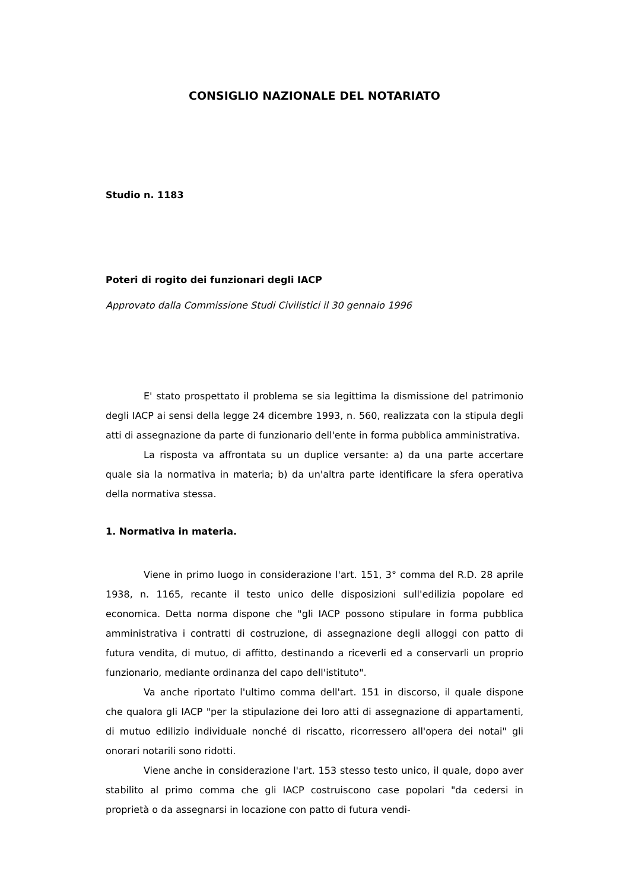CONSIGLIO NAZIONALE DEL NOTARIATO
Studio n. 1183
Poteri di rogito dei funzionari degli IACP
Approvato dalla Commissione Studi Civilistici il 30 gennaio 1996
E' stato prospettato il problema se sia legittima la dismissione del patrimonio degli IACP ai sensi della legge 24 dicembre 1993, n. 560, realizzata con la stipula degli atti di assegnazione da parte di funzionario dell'ente in forma pubblica amministrativa.
La risposta va affrontata su un duplice versante: a) da una parte accertare quale sia la normativa in materia; b) da un'altra parte identificare la sfera operativa della normativa stessa.
1. Normativa in materia.
Viene in primo luogo in considerazione l'art. 151, 3° comma del R.D. 28 aprile 1938, n. 1165, recante il testo unico delle disposizioni sull'edilizia popolare ed economica. Detta norma dispone che "gli IACP possono stipulare in forma pubblica amministrativa i contratti di costruzione, di assegnazione degli alloggi con patto di futura vendita, di mutuo, di affitto, destinando a riceverli ed a conservarli un proprio funzionario, mediante ordinanza del capo dell'istituto".
Va anche riportato l'ultimo comma dell'art. 151 in discorso, il quale dispone che qualora gli IACP "per la stipulazione dei loro atti di assegnazione di appartamenti, di mutuo edilizio individuale nonché di riscatto, ricorressero all'opera dei notai" gli onorari notarili sono ridotti.
Viene anche in considerazione l'art. 153 stesso testo unico, il quale, dopo aver stabilito al primo comma che gli IACP costruiscono case popolari "da cedersi in proprietà o da assegnarsi in locazione con patto di futura vendi-